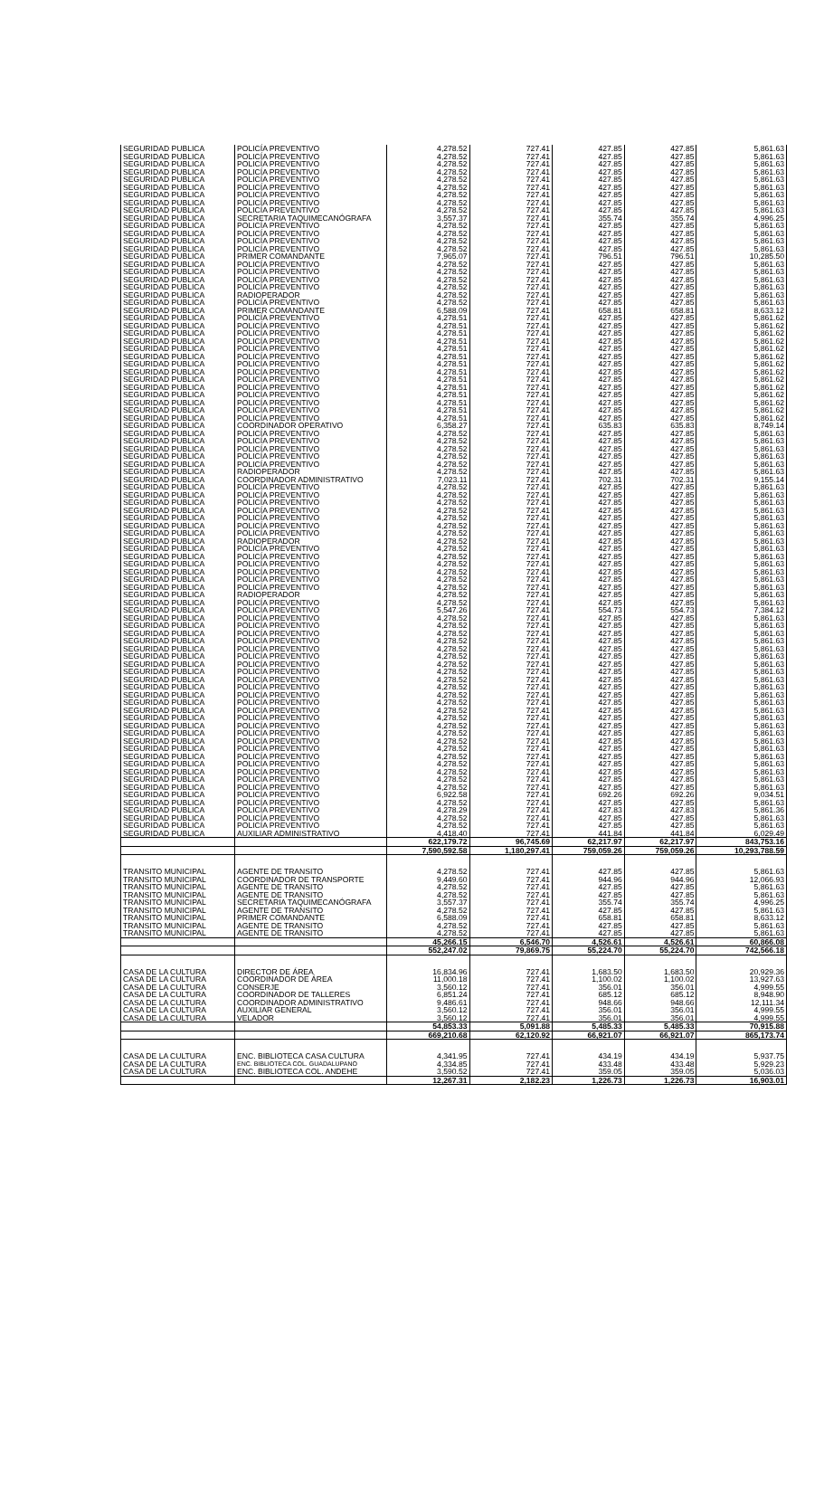| SEGURIDAD PUBLICA | POLICÍA PREVENTIVO | 4,278.52 | 727.41 | 427.85 | 427.85 | 5,861.63 |
| SEGURIDAD PUBLICA | POLICÍA PREVENTIVO | 4,278.52 | 727.41 | 427.85 | 427.85 | 5,861.63 |
| SEGURIDAD PUBLICA | POLICÍA PREVENTIVO | 4,278.52 | 727.41 | 427.85 | 427.85 | 5,861.63 |
| SEGURIDAD PUBLICA | POLICÍA PREVENTIVO | 4,278.52 | 727.41 | 427.85 | 427.85 | 5,861.63 |
| SEGURIDAD PUBLICA | POLICÍA PREVENTIVO | 4,278.52 | 727.41 | 427.85 | 427.85 | 5,861.63 |
| SEGURIDAD PUBLICA | POLICÍA PREVENTIVO | 4,278.52 | 727.41 | 427.85 | 427.85 | 5,861.63 |
| SEGURIDAD PUBLICA | POLICÍA PREVENTIVO | 4,278.52 | 727.41 | 427.85 | 427.85 | 5,861.63 |
| SEGURIDAD PUBLICA | POLICÍA PREVENTIVO | 4,278.52 | 727.41 | 427.85 | 427.85 | 5,861.63 |
| SEGURIDAD PUBLICA | POLICÍA PREVENTIVO | 4,278.52 | 727.41 | 427.85 | 427.85 | 5,861.63 |
| SEGURIDAD PUBLICA | SECRETARIA TAQUIMECANÓGRAFA | 3,557.37 | 727.41 | 355.74 | 355.74 | 4,996.25 |
| SEGURIDAD PUBLICA | POLICÍA PREVENTIVO | 4,278.52 | 727.41 | 427.85 | 427.85 | 5,861.63 |
| SEGURIDAD PUBLICA | POLICÍA PREVENTIVO | 4,278.52 | 727.41 | 427.85 | 427.85 | 5,861.63 |
| SEGURIDAD PUBLICA | POLICÍA PREVENTIVO | 4,278.52 | 727.41 | 427.85 | 427.85 | 5,861.63 |
| SEGURIDAD PUBLICA | POLICÍA PREVENTIVO | 4,278.52 | 727.41 | 427.85 | 427.85 | 5,861.63 |
| SEGURIDAD PUBLICA | PRIMER COMANDANTE | 7,965.07 | 727.41 | 796.51 | 796.51 | 10,285.50 |
| SEGURIDAD PUBLICA | POLICÍA PREVENTIVO | 4,278.52 | 727.41 | 427.85 | 427.85 | 5,861.63 |
| SEGURIDAD PUBLICA | POLICÍA PREVENTIVO | 4,278.52 | 727.41 | 427.85 | 427.85 | 5,861.63 |
| SEGURIDAD PUBLICA | POLICÍA PREVENTIVO | 4,278.52 | 727.41 | 427.85 | 427.85 | 5,861.63 |
| SEGURIDAD PUBLICA | POLICÍA PREVENTIVO | 4,278.52 | 727.41 | 427.85 | 427.85 | 5,861.63 |
| SEGURIDAD PUBLICA | RADIOPERADOR | 4,278.52 | 727.41 | 427.85 | 427.85 | 5,861.63 |
| SEGURIDAD PUBLICA | POLICÍA PREVENTIVO | 4,278.52 | 727.41 | 427.85 | 427.85 | 5,861.63 |
| SEGURIDAD PUBLICA | PRIMER COMANDANTE | 6,588.09 | 727.41 | 658.81 | 658.81 | 8,633.12 |
| SEGURIDAD PUBLICA | POLICÍA PREVENTIVO | 4,278.51 | 727.41 | 427.85 | 427.85 | 5,861.62 |
| SEGURIDAD PUBLICA | POLICÍA PREVENTIVO | 4,278.51 | 727.41 | 427.85 | 427.85 | 5,861.62 |
| SEGURIDAD PUBLICA | POLICÍA PREVENTIVO | 4,278.51 | 727.41 | 427.85 | 427.85 | 5,861.62 |
| SEGURIDAD PUBLICA | POLICÍA PREVENTIVO | 4,278.51 | 727.41 | 427.85 | 427.85 | 5,861.62 |
| SEGURIDAD PUBLICA | POLICÍA PREVENTIVO | 4,278.51 | 727.41 | 427.85 | 427.85 | 5,861.62 |
| SEGURIDAD PUBLICA | POLICÍA PREVENTIVO | 4,278.51 | 727.41 | 427.85 | 427.85 | 5,861.62 |
| SEGURIDAD PUBLICA | POLICÍA PREVENTIVO | 4,278.51 | 727.41 | 427.85 | 427.85 | 5,861.62 |
| SEGURIDAD PUBLICA | POLICÍA PREVENTIVO | 4,278.51 | 727.41 | 427.85 | 427.85 | 5,861.62 |
| SEGURIDAD PUBLICA | POLICÍA PREVENTIVO | 4,278.51 | 727.41 | 427.85 | 427.85 | 5,861.62 |
| SEGURIDAD PUBLICA | POLICÍA PREVENTIVO | 4,278.51 | 727.41 | 427.85 | 427.85 | 5,861.62 |
| SEGURIDAD PUBLICA | POLICÍA PREVENTIVO | 4,278.51 | 727.41 | 427.85 | 427.85 | 5,861.62 |
| SEGURIDAD PUBLICA | POLICÍA PREVENTIVO | 4,278.51 | 727.41 | 427.85 | 427.85 | 5,861.62 |
| SEGURIDAD PUBLICA | POLICÍA PREVENTIVO | 4,278.51 | 727.41 | 427.85 | 427.85 | 5,861.62 |
| SEGURIDAD PUBLICA | POLICÍA PREVENTIVO | 4,278.51 | 727.41 | 427.85 | 427.85 | 5,861.62 |
| SEGURIDAD PUBLICA | COORDINADOR OPERATIVO | 6,358.27 | 727.41 | 635.83 | 635.83 | 8,749.14 |
| SEGURIDAD PUBLICA | POLICÍA PREVENTIVO | 4,278.52 | 727.41 | 427.85 | 427.85 | 5,861.63 |
| SEGURIDAD PUBLICA | POLICÍA PREVENTIVO | 4,278.52 | 727.41 | 427.85 | 427.85 | 5,861.63 |
| SEGURIDAD PUBLICA | POLICÍA PREVENTIVO | 4,278.52 | 727.41 | 427.85 | 427.85 | 5,861.63 |
| SEGURIDAD PUBLICA | POLICÍA PREVENTIVO | 4,278.52 | 727.41 | 427.85 | 427.85 | 5,861.63 |
| SEGURIDAD PUBLICA | POLICÍA PREVENTIVO | 4,278.52 | 727.41 | 427.85 | 427.85 | 5,861.63 |
| SEGURIDAD PUBLICA | RADIOPERADOR | 4,278.52 | 727.41 | 427.85 | 427.85 | 5,861.63 |
| SEGURIDAD PUBLICA | COORDINADOR ADMINISTRATIVO | 7,023.11 | 727.41 | 702.31 | 702.31 | 9,155.14 |
| SEGURIDAD PUBLICA | POLICÍA PREVENTIVO | 4,278.52 | 727.41 | 427.85 | 427.85 | 5,861.63 |
| SEGURIDAD PUBLICA | POLICÍA PREVENTIVO | 4,278.52 | 727.41 | 427.85 | 427.85 | 5,861.63 |
| SEGURIDAD PUBLICA | POLICÍA PREVENTIVO | 4,278.52 | 727.41 | 427.85 | 427.85 | 5,861.63 |
| SEGURIDAD PUBLICA | POLICÍA PREVENTIVO | 4,278.52 | 727.41 | 427.85 | 427.85 | 5,861.63 |
| SEGURIDAD PUBLICA | POLICÍA PREVENTIVO | 4,278.52 | 727.41 | 427.85 | 427.85 | 5,861.63 |
| SEGURIDAD PUBLICA | POLICÍA PREVENTIVO | 4,278.52 | 727.41 | 427.85 | 427.85 | 5,861.63 |
| SEGURIDAD PUBLICA | POLICÍA PREVENTIVO | 4,278.52 | 727.41 | 427.85 | 427.85 | 5,861.63 |
| SEGURIDAD PUBLICA | RADIOPERADOR | 4,278.52 | 727.41 | 427.85 | 427.85 | 5,861.63 |
| SEGURIDAD PUBLICA | POLICÍA PREVENTIVO | 4,278.52 | 727.41 | 427.85 | 427.85 | 5,861.63 |
| SEGURIDAD PUBLICA | POLICÍA PREVENTIVO | 4,278.52 | 727.41 | 427.85 | 427.85 | 5,861.63 |
| SEGURIDAD PUBLICA | POLICÍA PREVENTIVO | 4,278.52 | 727.41 | 427.85 | 427.85 | 5,861.63 |
| SEGURIDAD PUBLICA | POLICÍA PREVENTIVO | 4,278.52 | 727.41 | 427.85 | 427.85 | 5,861.63 |
| SEGURIDAD PUBLICA | POLICÍA PREVENTIVO | 4,278.52 | 727.41 | 427.85 | 427.85 | 5,861.63 |
| SEGURIDAD PUBLICA | POLICÍA PREVENTIVO | 4,278.52 | 727.41 | 427.85 | 427.85 | 5,861.63 |
| SEGURIDAD PUBLICA | RADIOPERADOR | 4,278.52 | 727.41 | 427.85 | 427.85 | 5,861.63 |
| SEGURIDAD PUBLICA | POLICÍA PREVENTIVO | 4,278.52 | 727.41 | 427.85 | 427.85 | 5,861.63 |
| SEGURIDAD PUBLICA | POLICÍA PREVENTIVO | 5,547.26 | 727.41 | 554.73 | 554.73 | 7,384.12 |
| SEGURIDAD PUBLICA | POLICÍA PREVENTIVO | 4,278.52 | 727.41 | 427.85 | 427.85 | 5,861.63 |
| SEGURIDAD PUBLICA | POLICÍA PREVENTIVO | 4,278.52 | 727.41 | 427.85 | 427.85 | 5,861.63 |
| SEGURIDAD PUBLICA | POLICÍA PREVENTIVO | 4,278.52 | 727.41 | 427.85 | 427.85 | 5,861.63 |
| SEGURIDAD PUBLICA | POLICÍA PREVENTIVO | 4,278.52 | 727.41 | 427.85 | 427.85 | 5,861.63 |
| SEGURIDAD PUBLICA | POLICÍA PREVENTIVO | 4,278.52 | 727.41 | 427.85 | 427.85 | 5,861.63 |
| SEGURIDAD PUBLICA | POLICÍA PREVENTIVO | 4,278.52 | 727.41 | 427.85 | 427.85 | 5,861.63 |
| SEGURIDAD PUBLICA | POLICÍA PREVENTIVO | 4,278.52 | 727.41 | 427.85 | 427.85 | 5,861.63 |
| SEGURIDAD PUBLICA | POLICÍA PREVENTIVO | 4,278.52 | 727.41 | 427.85 | 427.85 | 5,861.63 |
| SEGURIDAD PUBLICA | POLICÍA PREVENTIVO | 4,278.52 | 727.41 | 427.85 | 427.85 | 5,861.63 |
| SEGURIDAD PUBLICA | POLICÍA PREVENTIVO | 4,278.52 | 727.41 | 427.85 | 427.85 | 5,861.63 |
| SEGURIDAD PUBLICA | POLICÍA PREVENTIVO | 4,278.52 | 727.41 | 427.85 | 427.85 | 5,861.63 |
| SEGURIDAD PUBLICA | POLICÍA PREVENTIVO | 4,278.52 | 727.41 | 427.85 | 427.85 | 5,861.63 |
| SEGURIDAD PUBLICA | POLICÍA PREVENTIVO | 4,278.52 | 727.41 | 427.85 | 427.85 | 5,861.63 |
| SEGURIDAD PUBLICA | POLICÍA PREVENTIVO | 4,278.52 | 727.41 | 427.85 | 427.85 | 5,861.63 |
| SEGURIDAD PUBLICA | POLICÍA PREVENTIVO | 4,278.52 | 727.41 | 427.85 | 427.85 | 5,861.63 |
| SEGURIDAD PUBLICA | POLICÍA PREVENTIVO | 4,278.52 | 727.41 | 427.85 | 427.85 | 5,861.63 |
| SEGURIDAD PUBLICA | POLICÍA PREVENTIVO | 4,278.52 | 727.41 | 427.85 | 427.85 | 5,861.63 |
| SEGURIDAD PUBLICA | POLICÍA PREVENTIVO | 4,278.52 | 727.41 | 427.85 | 427.85 | 5,861.63 |
| SEGURIDAD PUBLICA | POLICÍA PREVENTIVO | 4,278.52 | 727.41 | 427.85 | 427.85 | 5,861.63 |
| SEGURIDAD PUBLICA | POLICÍA PREVENTIVO | 4,278.52 | 727.41 | 427.85 | 427.85 | 5,861.63 |
| SEGURIDAD PUBLICA | POLICÍA PREVENTIVO | 4,278.52 | 727.41 | 427.85 | 427.85 | 5,861.63 |
| SEGURIDAD PUBLICA | POLICÍA PREVENTIVO | 4,278.52 | 727.41 | 427.85 | 427.85 | 5,861.63 |
| SEGURIDAD PUBLICA | POLICÍA PREVENTIVO | 4,278.52 | 727.41 | 427.85 | 427.85 | 5,861.63 |
| SEGURIDAD PUBLICA | POLICÍA PREVENTIVO | 6,922.58 | 727.41 | 692.26 | 692.26 | 9,034.51 |
| SEGURIDAD PUBLICA | POLICÍA PREVENTIVO | 4,278.52 | 727.41 | 427.85 | 427.85 | 5,861.63 |
| SEGURIDAD PUBLICA | POLICÍA PREVENTIVO | 4,278.29 | 727.41 | 427.83 | 427.83 | 5,861.36 |
| SEGURIDAD PUBLICA | POLICÍA PREVENTIVO | 4,278.52 | 727.41 | 427.85 | 427.85 | 5,861.63 |
| SEGURIDAD PUBLICA | POLICÍA PREVENTIVO | 4,278.52 | 727.41 | 427.85 | 427.85 | 5,861.63 |
| SEGURIDAD PUBLICA | AUXILIAR ADMINISTRATIVO | 4,418.40 | 727.41 | 441.84 | 441.84 | 6,029.49 |
| | | 622,179.72 | 96,745.69 | 62,217.97 | 62,217.97 | 843,753.16 |
| | | 7,590,592.58 | 1,180,297.41 | 759,059.26 | 759,059.26 | 10,293,788.59 |
| TRANSITO MUNICIPAL | AGENTE DE TRANSITO | 4,278.52 | 727.41 | 427.85 | 427.85 | 5,861.63 |
| TRANSITO MUNICIPAL | COORDINADOR DE TRANSPORTE | 9,449.60 | 727.41 | 944.96 | 944.96 | 12,066.93 |
| TRANSITO MUNICIPAL | AGENTE DE TRANSITO | 4,278.52 | 727.41 | 427.85 | 427.85 | 5,861.63 |
| TRANSITO MUNICIPAL | AGENTE DE TRANSITO | 4,278.52 | 727.41 | 427.85 | 427.85 | 5,861.63 |
| TRANSITO MUNICIPAL | SECRETARIA TAQUIMECANÓGRAFA | 3,557.37 | 727.41 | 355.74 | 355.74 | 4,996.25 |
| TRANSITO MUNICIPAL | AGENTE DE TRANSITO | 4,278.52 | 727.41 | 427.85 | 427.85 | 5,861.63 |
| TRANSITO MUNICIPAL | PRIMER COMANDANTE | 6,588.09 | 727.41 | 658.81 | 658.81 | 8,633.12 |
| TRANSITO MUNICIPAL | AGENTE DE TRANSITO | 4,278.52 | 727.41 | 427.85 | 427.85 | 5,861.63 |
| TRANSITO MUNICIPAL | AGENTE DE TRANSITO | 4,278.52 | 727.41 | 427.85 | 427.85 | 5,861.63 |
| | | 45,266.15 | 6,546.70 | 4,526.61 | 4,526.61 | 60,866.08 |
| | | 552,247.02 | 79,869.75 | 55,224.70 | 55,224.70 | 742,566.18 |
| CASA DE LA CULTURA | DIRECTOR DE ÁREA | 16,834.96 | 727.41 | 1,683.50 | 1,683.50 | 20,929.36 |
| CASA DE LA CULTURA | COORDINADOR DE ÁREA | 11,000.18 | 727.41 | 1,100.02 | 1,100.02 | 13,927.63 |
| CASA DE LA CULTURA | CONSERJE | 3,560.12 | 727.41 | 356.01 | 356.01 | 4,999.55 |
| CASA DE LA CULTURA | COORDINADOR DE TALLERES | 6,851.24 | 727.41 | 685.12 | 685.12 | 8,948.90 |
| CASA DE LA CULTURA | COORDINADOR ADMINISTRATIVO | 9,486.61 | 727.41 | 948.66 | 948.66 | 12,111.34 |
| CASA DE LA CULTURA | AUXILIAR GENERAL | 3,560.12 | 727.41 | 356.01 | 356.01 | 4,999.55 |
| CASA DE LA CULTURA | VELADOR | 3,560.12 | 727.41 | 356.01 | 356.01 | 4,999.55 |
| | | 54,853.33 | 5,091.88 | 5,485.33 | 5,485.33 | 70,915.88 |
| | | 669,210.68 | 62,120.92 | 66,921.07 | 66,921.07 | 865,173.74 |
| CASA DE LA CULTURA | ENC. BIBLIOTECA CASA CULTURA | 4,341.95 | 727.41 | 434.19 | 434.19 | 5,937.75 |
| CASA DE LA CULTURA | ENC. BIBLIOTECA COL. GUADALUPANO | 4,334.85 | 727.41 | 433.48 | 433.48 | 5,929.23 |
| CASA DE LA CULTURA | ENC. BIBLIOTECA COL. ANDEHE | 3,590.52 | 727.41 | 359.05 | 359.05 | 5,036.03 |
| | | 12,267.31 | 2,182.23 | 1,226.73 | 1,226.73 | 16,903.01 |